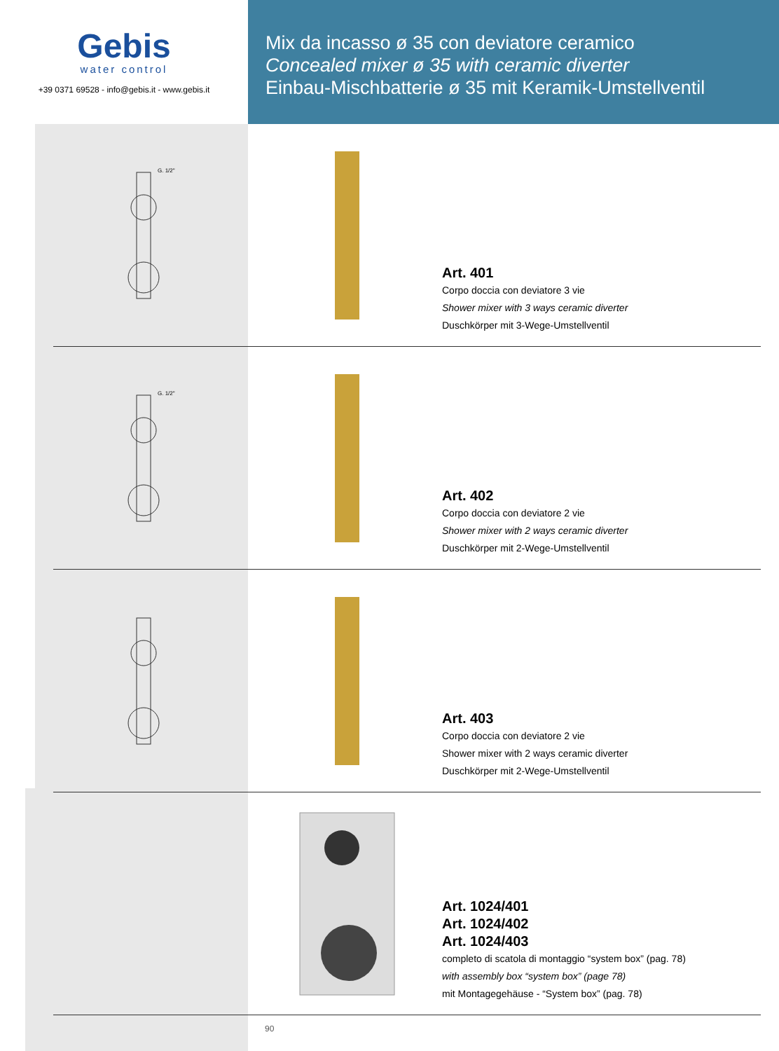Gebis
water control
+39 0371 69528 - info@gebis.it - www.gebis.it
Mix da incasso ø 35 con deviatore ceramico
Concealed mixer ø 35 with ceramic diverter
Einbau-Mischbatterie ø 35 mit Keramik-Umstellventil
G. 1/2"
Art. 401
Corpo doccia con deviatore 3 vie
Shower mixer with 3 ways ceramic diverter
Duschkörper mit 3-Wege-Umstellventil
G. 1/2"
Art. 402
Corpo doccia con deviatore 2 vie
Shower mixer with 2 ways ceramic diverter
Duschkörper mit 2-Wege-Umstellventil
Art. 403
Corpo doccia con deviatore 2 vie
Shower mixer with 2 ways ceramic diverter
Duschkörper mit 2-Wege-Umstellventil
Art. 1024/401
Art. 1024/402
Art. 1024/403
completo di scatola di montaggio “system box” (pag. 78)
with assembly box “system box” (page 78)
mit Montagegehäuse - “System box” (pag. 78)
90